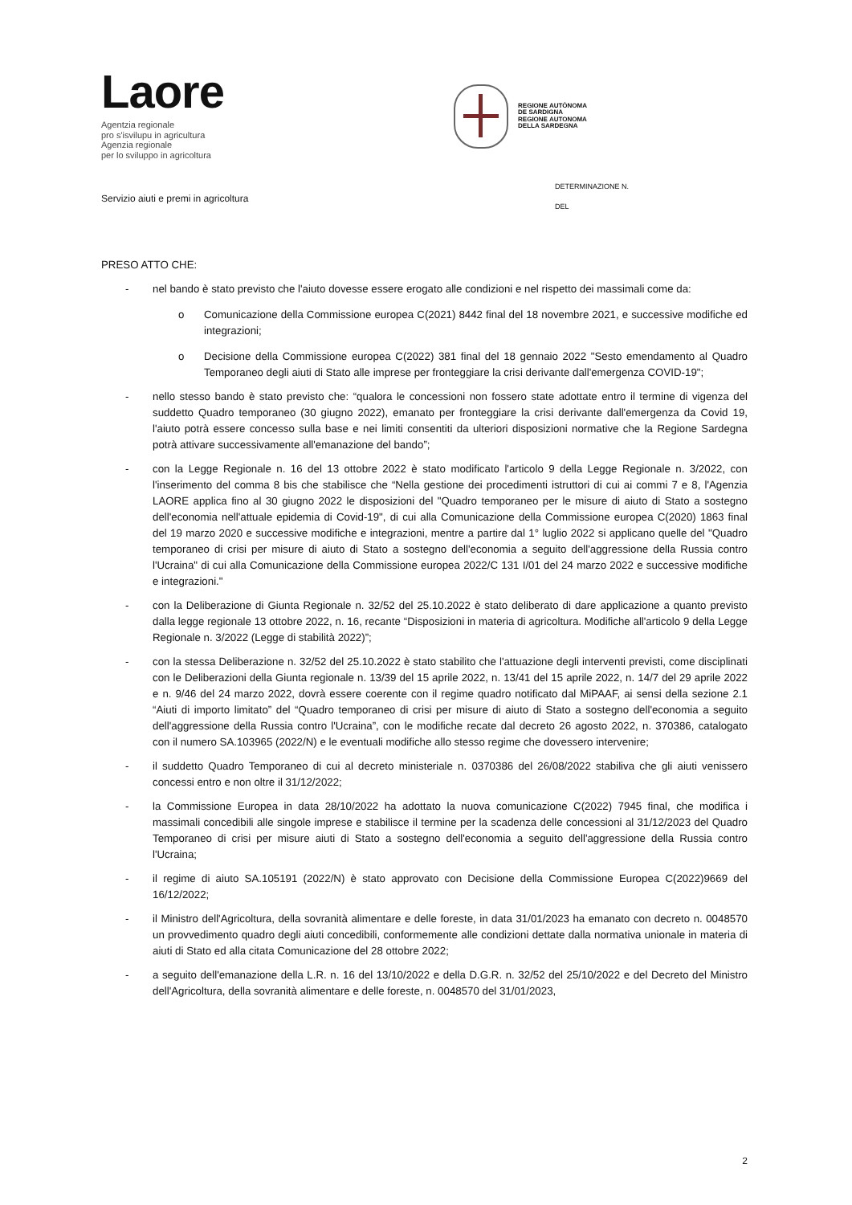Laore
Agentzia regionale
pro s'isvilupu in agricultura
Agenzia regionale
per lo sviluppo in agricoltura
REGIONE AUTÒNOMA
DE SARDIGNA
REGIONE AUTONOMA
DELLA SARDEGNA
Servizio aiuti e premi in agricoltura
DETERMINAZIONE N.
DEL
PRESO ATTO CHE:
- nel bando è stato previsto che l'aiuto dovesse essere erogato alle condizioni e nel rispetto dei massimali come da:
o Comunicazione della Commissione europea C(2021) 8442 final del 18 novembre 2021, e successive modifiche ed integrazioni;
o Decisione della Commissione europea C(2022) 381 final del 18 gennaio 2022 "Sesto emendamento al Quadro Temporaneo degli aiuti di Stato alle imprese per fronteggiare la crisi derivante dall'emergenza COVID-19";
- nello stesso bando è stato previsto che: “qualora le concessioni non fossero state adottate entro il termine di vigenza del suddetto Quadro temporaneo (30 giugno 2022), emanato per fronteggiare la crisi derivante dall'emergenza da Covid 19, l'aiuto potrà essere concesso sulla base e nei limiti consentiti da ulteriori disposizioni normative che la Regione Sardegna potrà attivare successivamente all'emanazione del bando”;
- con la Legge Regionale n. 16 del 13 ottobre 2022 è stato modificato l'articolo 9 della Legge Regionale n. 3/2022, con l'inserimento del comma 8 bis che stabilisce che “Nella gestione dei procedimenti istruttori di cui ai commi 7 e 8, l'Agenzia LAORE applica fino al 30 giugno 2022 le disposizioni del "Quadro temporaneo per le misure di aiuto di Stato a sostegno dell'economia nell'attuale epidemia di Covid-19", di cui alla Comunicazione della Commissione europea C(2020) 1863 final del 19 marzo 2020 e successive modifiche e integrazioni, mentre a partire dal 1° luglio 2022 si applicano quelle del "Quadro temporaneo di crisi per misure di aiuto di Stato a sostegno dell'economia a seguito dell'aggressione della Russia contro l'Ucraina" di cui alla Comunicazione della Commissione europea 2022/C 131 I/01 del 24 marzo 2022 e successive modifiche e integrazioni."
- con la Deliberazione di Giunta Regionale n. 32/52 del 25.10.2022 è stato deliberato di dare applicazione a quanto previsto dalla legge regionale 13 ottobre 2022, n. 16, recante “Disposizioni in materia di agricoltura. Modifiche all'articolo 9 della Legge Regionale n. 3/2022 (Legge di stabilità 2022)”;
- con la stessa Deliberazione n. 32/52 del 25.10.2022 è stato stabilito che l'attuazione degli interventi previsti, come disciplinati con le Deliberazioni della Giunta regionale n. 13/39 del 15 aprile 2022, n. 13/41 del 15 aprile 2022, n. 14/7 del 29 aprile 2022 e n. 9/46 del 24 marzo 2022, dovrà essere coerente con il regime quadro notificato dal MiPAAF, ai sensi della sezione 2.1 “Aiuti di importo limitato” del “Quadro temporaneo di crisi per misure di aiuto di Stato a sostegno dell'economia a seguito dell'aggressione della Russia contro l'Ucraina”, con le modifiche recate dal decreto 26 agosto 2022, n. 370386, catalogato con il numero SA.103965 (2022/N) e le eventuali modifiche allo stesso regime che dovessero intervenire;
- il suddetto Quadro Temporaneo di cui al decreto ministeriale n. 0370386 del 26/08/2022 stabiliva che gli aiuti venissero concessi entro e non oltre il 31/12/2022;
- la Commissione Europea in data 28/10/2022 ha adottato la nuova comunicazione C(2022) 7945 final, che modifica i massimali concedibili alle singole imprese e stabilisce il termine per la scadenza delle concessioni al 31/12/2023 del Quadro Temporaneo di crisi per misure aiuti di Stato a sostegno dell'economia a seguito dell'aggressione della Russia contro l'Ucraina;
- il regime di aiuto SA.105191 (2022/N) è stato approvato con Decisione della Commissione Europea C(2022)9669 del 16/12/2022;
- il Ministro dell'Agricoltura, della sovranità alimentare e delle foreste, in data 31/01/2023 ha emanato con decreto n. 0048570 un provvedimento quadro degli aiuti concedibili, conformemente alle condizioni dettate dalla normativa unionale in materia di aiuti di Stato ed alla citata Comunicazione del 28 ottobre 2022;
- a seguito dell'emanazione della L.R. n. 16 del 13/10/2022 e della D.G.R. n. 32/52 del 25/10/2022 e del Decreto del Ministro dell'Agricoltura, della sovranità alimentare e delle foreste, n. 0048570 del 31/01/2023,
2